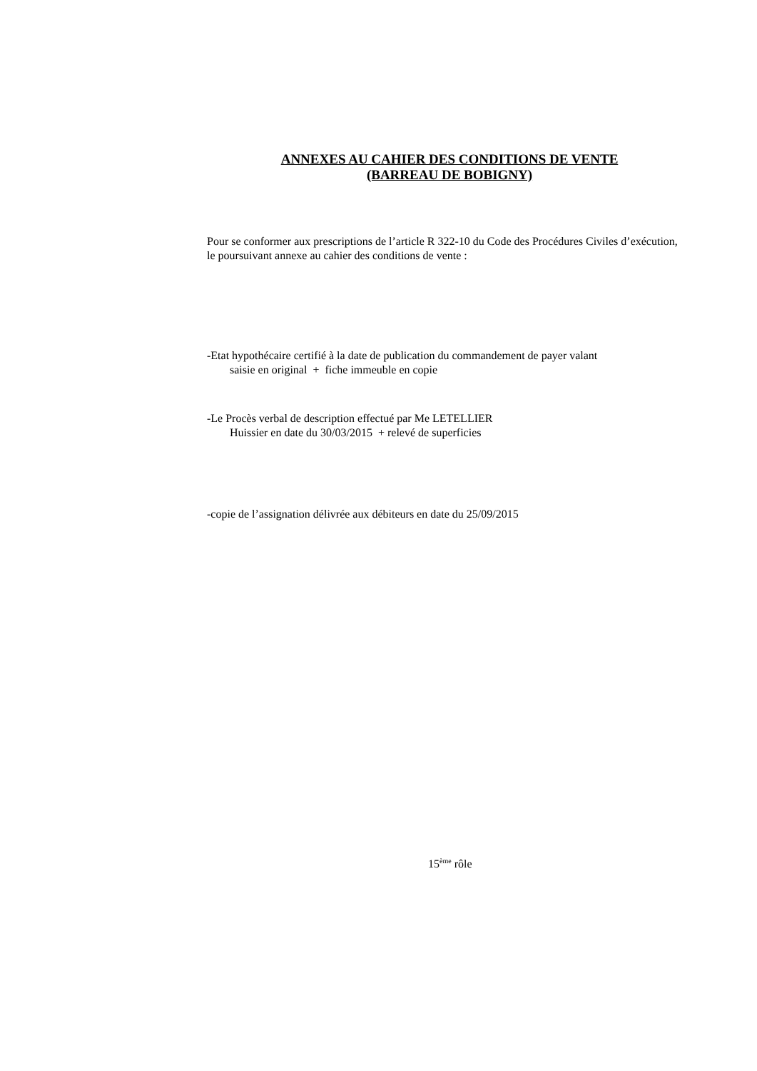ANNEXES AU CAHIER DES CONDITIONS DE VENTE
(BARREAU DE BOBIGNY)
Pour se conformer aux prescriptions de l’article R 322-10 du Code des Procédures Civiles d’exécution,
le poursuivant annexe au cahier des conditions de vente :
-Etat hypothécaire certifié à la date de publication du commandement de payer valant
saisie en original + fiche immeuble en copie
-Le Procès verbal de description effectué par Me LETELLIER
Huissier en date du 30/03/2015 + relevé de superficies
-copie de l’assignation délivrée aux débiteurs en date du 25/09/2015
15<sup>ème</sup> rôle